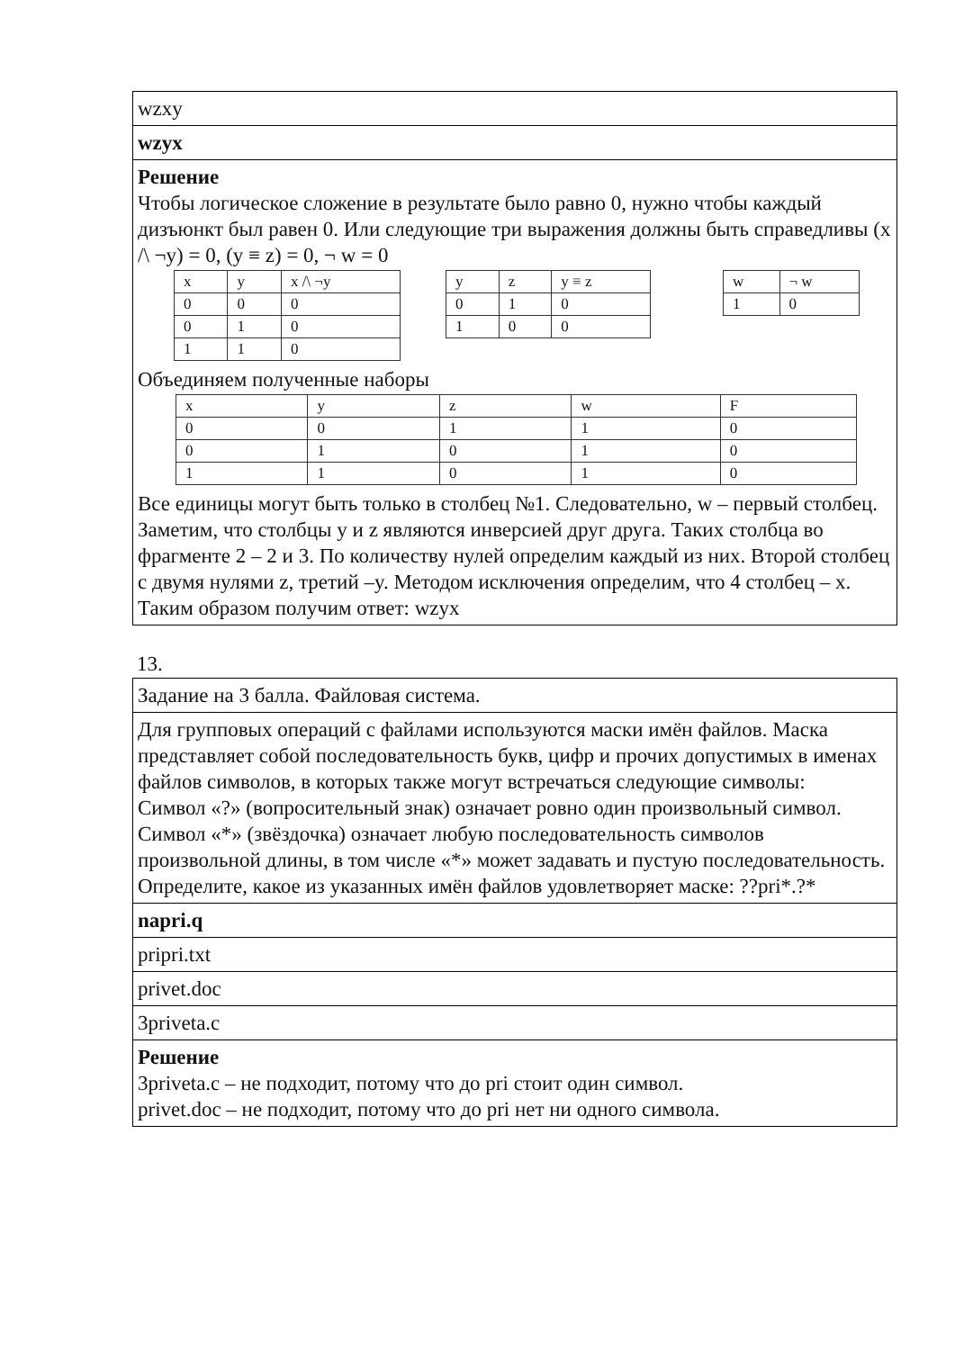| wzxy |
| wzyx |
| Решение Чтобы логическое сложение в результате было равно 0, нужно чтобы каждый дизъюнкт был равен 0. Или следующие три выражения должны быть справедливы (x /\ ¬y) = 0, (y ≡ z) = 0, ¬ w = 0 / x / y / x /\ ¬y / / 0 / 0 / 0 / / 0 / 1 / 0 / / 1 / 1 / 0 / / y / z / y ≡ z / / 0 / 1 / 0 / / 1 / 0 / 0 / / w / ¬ w / / 1 / 0 / Объединяем полученные наборы / x / y / z / w / F / / 0 / 0 / 1 / 1 / 0 / / 0 / 1 / 0 / 1 / 0 / / 1 / 1 / 0 / 1 / 0 / Все единицы могут быть только в столбец №1. Следовательно, w – первый столбец. Заметим, что столбцы y и z являются инверсией друг друга. Таких столбца во фрагменте 2 – 2 и 3. По количеству нулей определим каждый из них. Второй столбец с двумя нулями z, третий –y. Методом исключения определим, что 4 столбец – x. Таким образом получим ответ: wzyx |
13.
| Задание на 3 балла. Файловая система. |
| Для групповых операций с файлами используются маски имён файлов. Маска представляет собой последовательность букв, цифр и прочих допустимых в именах файлов символов, в которых также могут встречаться следующие символы: Символ «?» (вопросительный знак) означает ровно один произвольный символ. Символ «*» (звёздочка) означает любую последовательность символов произвольной длины, в том числе «*» может задавать и пустую последовательность. Определите, какое из указанных имён файлов удовлетворяет маске: ??pri*.?* |
| napri.q |
| pripri.txt |
| privet.doc |
| 3priveta.c |
| Решение 3priveta.c – не подходит, потому что до pri стоит один символ. privet.doc – не подходит, потому что до pri нет ни одного символа. |